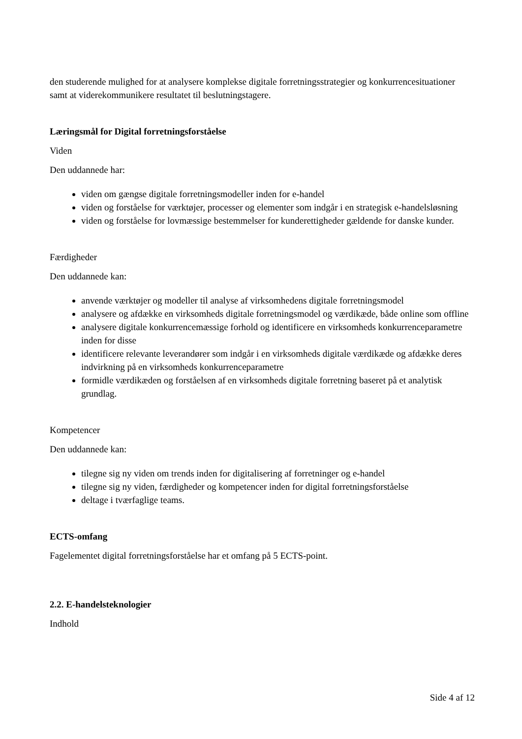den studerende mulighed for at analysere komplekse digitale forretningsstrategier og konkurrencesituationer samt at viderekommunikere resultatet til beslutningstagere.
Læringsmål for Digital forretningsforståelse
Viden
Den uddannede har:
viden om gængse digitale forretningsmodeller inden for e-handel
viden og forståelse for værktøjer, processer og elementer som indgår i en strategisk e-handelsløsning
viden og forståelse for lovmæssige bestemmelser for kunderettigheder gældende for danske kunder.
Færdigheder
Den uddannede kan:
anvende værktøjer og modeller til analyse af virksomhedens digitale forretningsmodel
analysere og afdække en virksomheds digitale forretningsmodel og værdikæde, både online som offline
analysere digitale konkurrencemæssige forhold og identificere en virksomheds konkurrenceparametre inden for disse
identificere relevante leverandører som indgår i en virksomheds digitale værdikæde og afdække deres indvirkning på en virksomheds konkurrenceparametre
formidle værdikæden og forståelsen af en virksomheds digitale forretning baseret på et analytisk grundlag.
Kompetencer
Den uddannede kan:
tilegne sig ny viden om trends inden for digitalisering af forretninger og e-handel
tilegne sig ny viden, færdigheder og kompetencer inden for digital forretningsforståelse
deltage i tværfaglige teams.
ECTS-omfang
Fagelementet digital forretningsforståelse har et omfang på 5 ECTS-point.
2.2. E-handelsteknologier
Indhold
Side 4 af 12